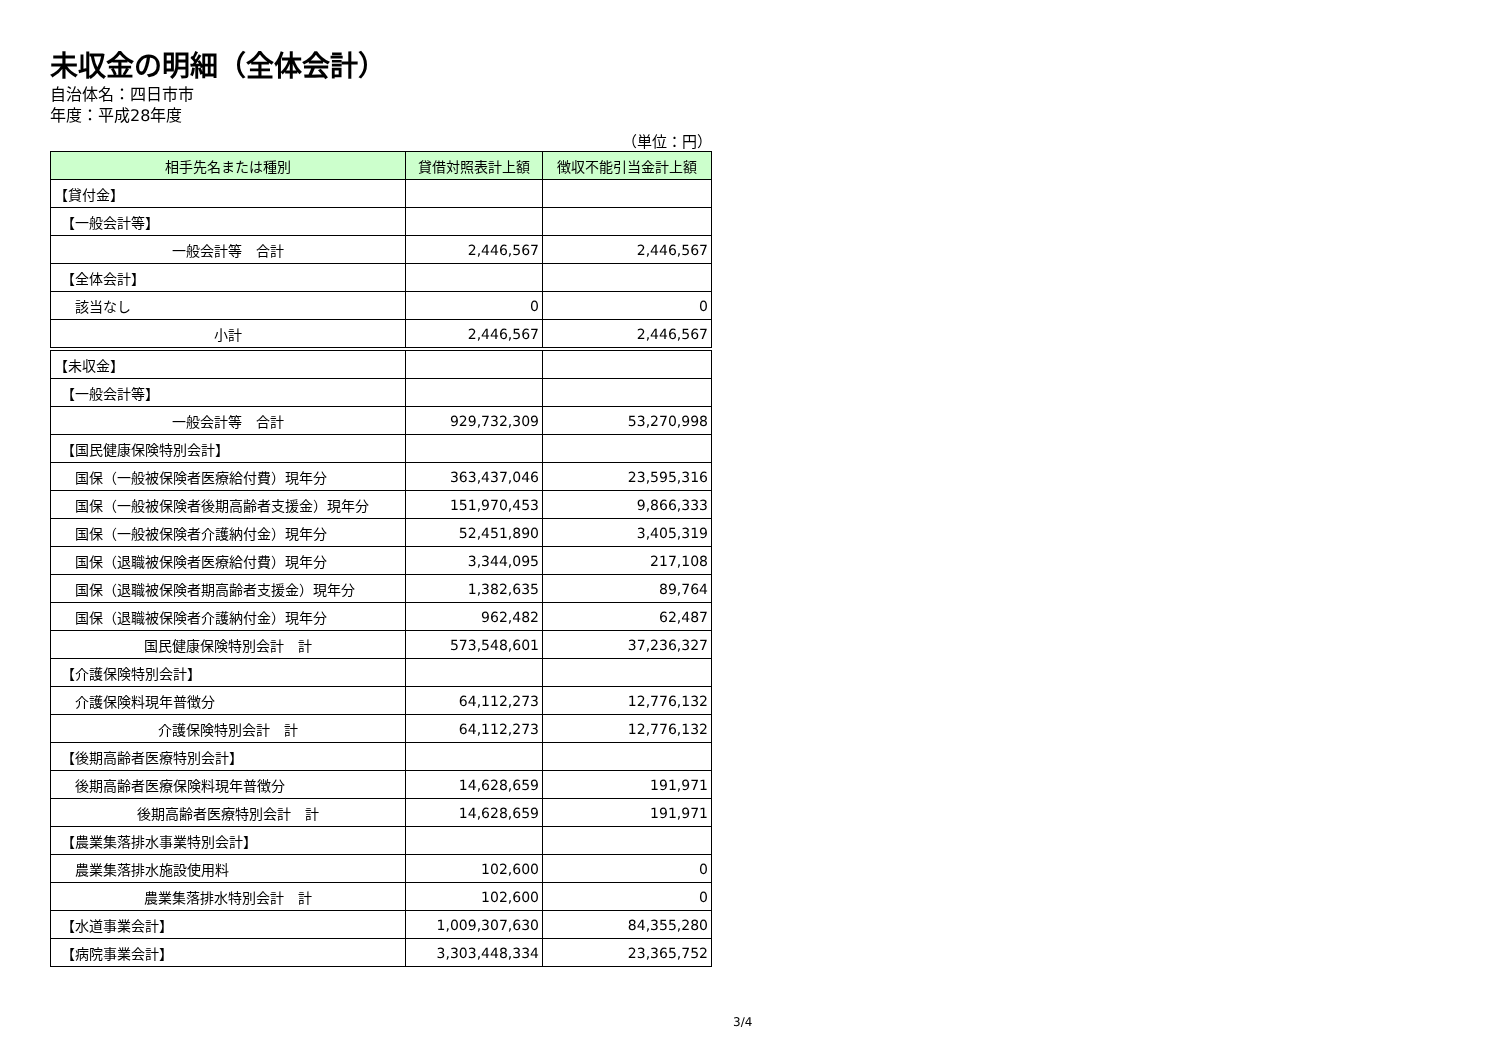未収金の明細（全体会計）
自治体名：四日市市
年度：平成28年度
（単位：円）
| 相手先名または種別 | 貸借対照表計上額 | 徴収不能引当金計上額 |
| --- | --- | --- |
| 【貸付金】 | | |
| 【一般会計等】 | | |
| 一般会計等 合計 | 2,446,567 | 2,446,567 |
| 【全体会計】 | | |
| 該当なし | 0 | 0 |
| 小計 | 2,446,567 | 2,446,567 |
| 【未収金】 | | |
| 【一般会計等】 | | |
| 一般会計等 合計 | 929,732,309 | 53,270,998 |
| 【国民健康保険特別会計】 | | |
| 国保（一般被保険者医療給付費）現年分 | 363,437,046 | 23,595,316 |
| 国保（一般被保険者後期高齢者支援金）現年分 | 151,970,453 | 9,866,333 |
| 国保（一般被保険者介護納付金）現年分 | 52,451,890 | 3,405,319 |
| 国保（退職被保険者医療給付費）現年分 | 3,344,095 | 217,108 |
| 国保（退職被保険者期高齢者支援金）現年分 | 1,382,635 | 89,764 |
| 国保（退職被保険者介護納付金）現年分 | 962,482 | 62,487 |
| 国民健康保険特別会計 計 | 573,548,601 | 37,236,327 |
| 【介護保険特別会計】 | | |
| 介護保険料現年普徴分 | 64,112,273 | 12,776,132 |
| 介護保険特別会計 計 | 64,112,273 | 12,776,132 |
| 【後期高齢者医療特別会計】 | | |
| 後期高齢者医療保険料現年普徴分 | 14,628,659 | 191,971 |
| 後期高齢者医療特別会計 計 | 14,628,659 | 191,971 |
| 【農業集落排水事業特別会計】 | | |
| 農業集落排水施設使用料 | 102,600 | 0 |
| 農業集落排水特別会計 計 | 102,600 | 0 |
| 【水道事業会計】 | 1,009,307,630 | 84,355,280 |
| 【病院事業会計】 | 3,303,448,334 | 23,365,752 |
3/4